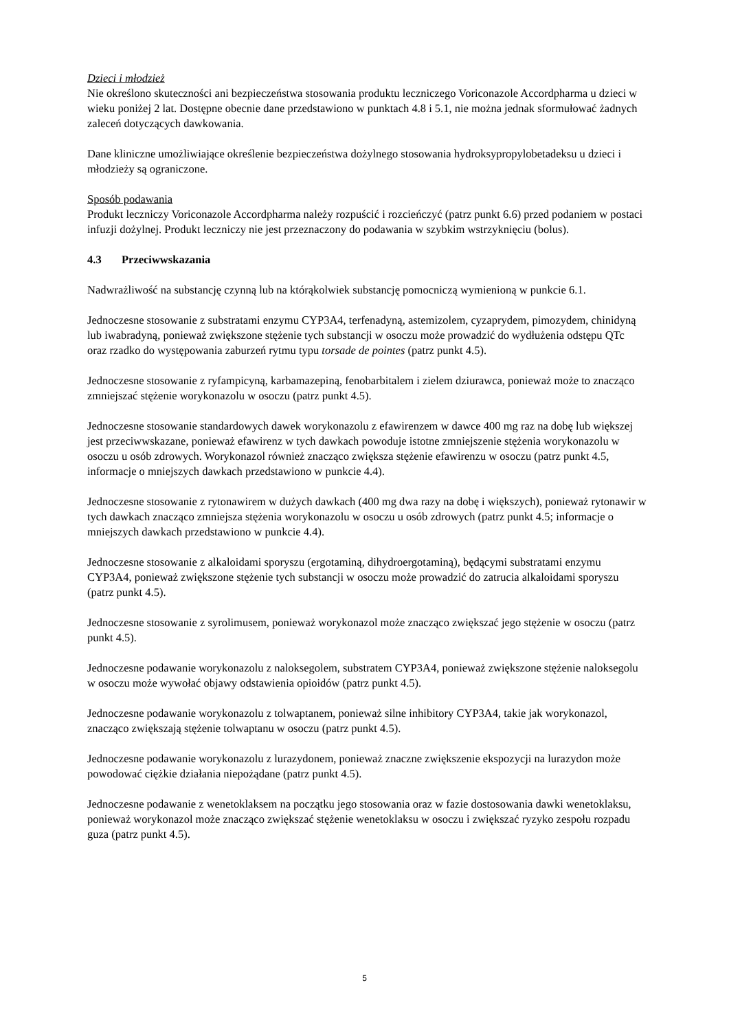Dzieci i młodzież
Nie określono skuteczności ani bezpieczeństwa stosowania produktu leczniczego Voriconazole Accordpharma u dzieci w wieku poniżej 2 lat. Dostępne obecnie dane przedstawiono w punktach 4.8 i 5.1, nie można jednak sformułować żadnych zaleceń dotyczących dawkowania.
Dane kliniczne umożliwiające określenie bezpieczeństwa dożylnego stosowania hydroksypropylobetadeksu u dzieci i młodzieży są ograniczone.
Sposób podawania
Produkt leczniczy Voriconazole Accordpharma należy rozpuścić i rozcieńczyć (patrz punkt 6.6) przed podaniem w postaci infuzji dożylnej. Produkt leczniczy nie jest przeznaczony do podawania w szybkim wstrzyknięciu (bolus).
4.3 Przeciwwskazania
Nadwrażliwość na substancję czynną lub na którąkolwiek substancję pomocniczą wymienioną w punkcie 6.1.
Jednoczesne stosowanie z substratami enzymu CYP3A4, terfenadyną, astemizolem, cyzaprydem, pimozydem, chinidyną lub iwabradyną, ponieważ zwiększone stężenie tych substancji w osoczu może prowadzić do wydłużenia odstępu QTc oraz rzadko do występowania zaburzeń rytmu typu torsade de pointes (patrz punkt 4.5).
Jednoczesne stosowanie z ryfampicyną, karbamazepiną, fenobarbitalem i zielem dziurawca, ponieważ może to znacząco zmniejszać stężenie worykonazolu w osoczu (patrz punkt 4.5).
Jednoczesne stosowanie standardowych dawek worykonazolu z efawirenzem w dawce 400 mg raz na dobę lub większej jest przeciwwskazane, ponieważ efawirenz w tych dawkach powoduje istotne zmniejszenie stężenia worykonazolu w osoczu u osób zdrowych. Worykonazol również znacząco zwiększa stężenie efawirenzu w osoczu (patrz punkt 4.5, informacje o mniejszych dawkach przedstawiono w punkcie 4.4).
Jednoczesne stosowanie z rytonawirem w dużych dawkach (400 mg dwa razy na dobę i większych), ponieważ rytonawir w tych dawkach znacząco zmniejsza stężenia worykonazolu w osoczu u osób zdrowych (patrz punkt 4.5; informacje o mniejszych dawkach przedstawiono w punkcie 4.4).
Jednoczesne stosowanie z alkaloidami sporyszu (ergotaminą, dihydroergotaminą), będącymi substratami enzymu CYP3A4, ponieważ zwiększone stężenie tych substancji w osoczu może prowadzić do zatrucia alkaloidami sporyszu (patrz punkt 4.5).
Jednoczesne stosowanie z syrolimusem, ponieważ worykonazol może znacząco zwiększać jego stężenie w osoczu (patrz punkt 4.5).
Jednoczesne podawanie worykonazolu z naloksegolem, substratem CYP3A4, ponieważ zwiększone stężenie naloksegolu w osoczu może wywołać objawy odstawienia opioidów (patrz punkt 4.5).
Jednoczesne podawanie worykonazolu z tolwaptanem, ponieważ silne inhibitory CYP3A4, takie jak worykonazol, znacząco zwiększają stężenie tolwaptanu w osoczu (patrz punkt 4.5).
Jednoczesne podawanie worykonazolu z lurazydonem, ponieważ znaczne zwiększenie ekspozycji na lurazydon może powodować ciężkie działania niepożądane (patrz punkt 4.5).
Jednoczesne podawanie z wenetoklaksem na początku jego stosowania oraz w fazie dostosowania dawki wenetoklaksu, ponieważ worykonazol może znacząco zwiększać stężenie wenetoklaksu w osoczu i zwiększać ryzyko zespołu rozpadu guza (patrz punkt 4.5).
5